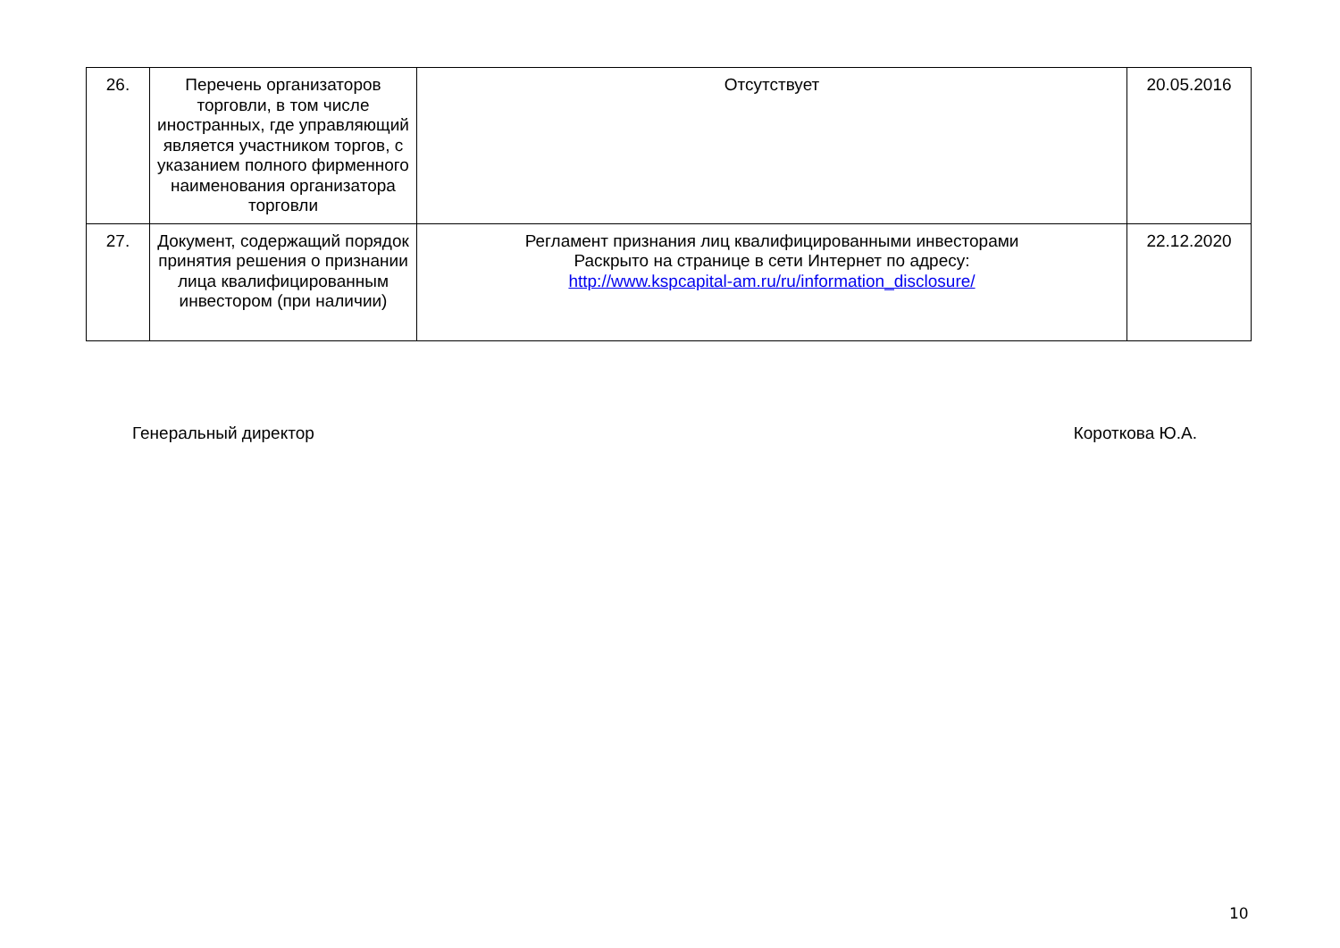| 26. | Перечень организаторов торговли, в том числе иностранных, где управляющий является участником торгов, с указанием полного фирменного наименования организатора торговли | Отсутствует | 20.05.2016 |
| 27. | Документ, содержащий порядок принятия решения о признании лица квалифицированным инвестором (при наличии) | Регламент признания лиц квалифицированными инвесторами Раскрыто на странице в сети Интернет по адресу: http://www.kspcapital-am.ru/ru/information_disclosure/ | 22.12.2020 |
Генеральный директор Короткова Ю.А.
10